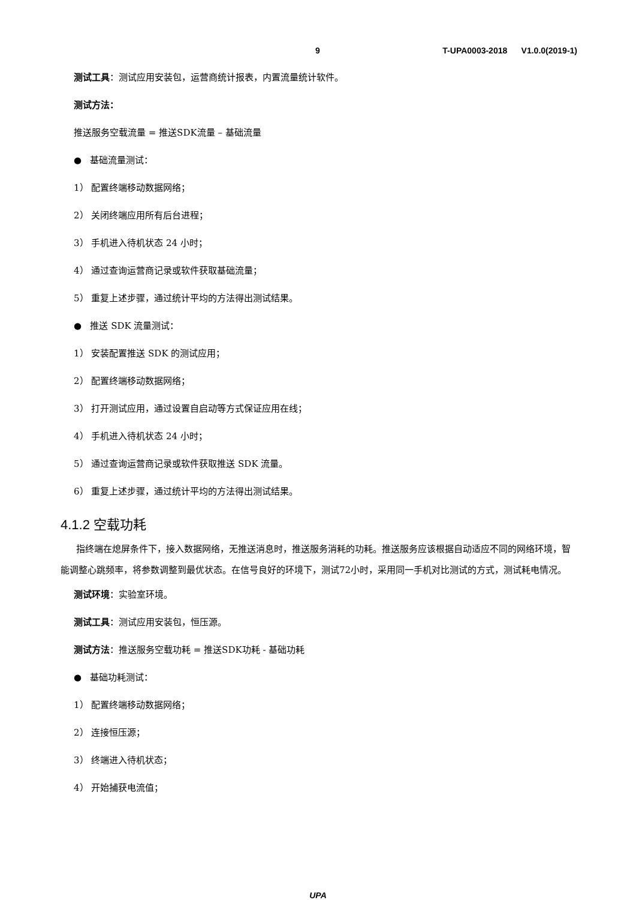9 T-UPA0003-2018 V1.0.0(2019-1)
测试工具：测试应用安装包，运营商统计报表，内置流量统计软件。
测试方法：
推送服务空载流量 = 推送SDK流量 – 基础流量
● 基础流量测试：
1） 配置终端移动数据网络；
2） 关闭终端应用所有后台进程；
3） 手机进入待机状态 24 小时；
4） 通过查询运营商记录或软件获取基础流量；
5） 重复上述步骤，通过统计平均的方法得出测试结果。
● 推送 SDK 流量测试：
1） 安装配置推送 SDK 的测试应用；
2） 配置终端移动数据网络；
3） 打开测试应用，通过设置自启动等方式保证应用在线；
4） 手机进入待机状态 24 小时；
5） 通过查询运营商记录或软件获取推送 SDK 流量。
6） 重复上述步骤，通过统计平均的方法得出测试结果。
4.1.2 空载功耗
指终端在熄屏条件下，接入数据网络，无推送消息时，推送服务消耗的功耗。推送服务应该根据自动适应不同的网络环境，智能调整心跳频率，将参数调整到最优状态。在信号良好的环境下，测试72小时，采用同一手机对比测试的方式，测试耗电情况。
测试环境：实验室环境。
测试工具：测试应用安装包，恒压源。
测试方法：推送服务空载功耗 = 推送SDK功耗 - 基础功耗
● 基础功耗测试：
1） 配置终端移动数据网络；
2） 连接恒压源；
3） 终端进入待机状态；
4） 开始捕获电流值；
UPA